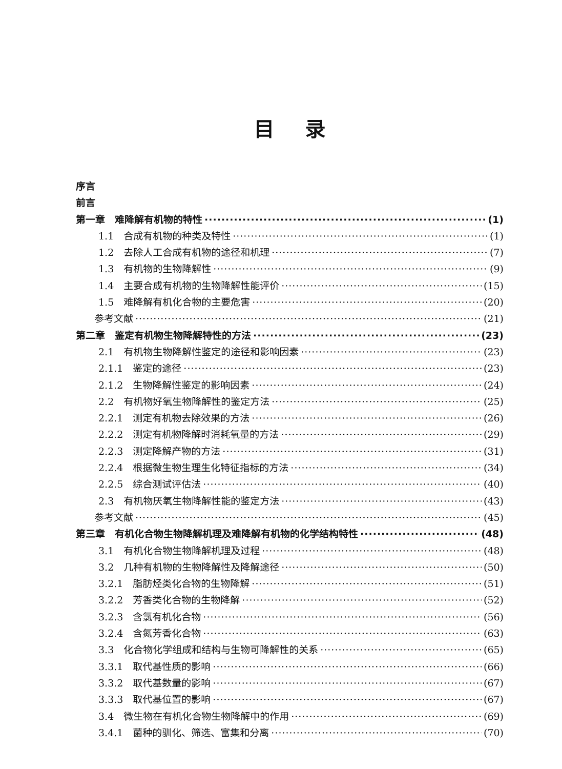目录
序言
前言
第一章　难降解有机物的特性 (1)
1.1　合成有机物的种类及特性 (1)
1.2　去除人工合成有机物的途径和机理 (7)
1.3　有机物的生物降解性 (9)
1.4　主要合成有机物的生物降解性能评价 (15)
1.5　难降解有机化合物的主要危害 (20)
参考文献 (21)
第二章　鉴定有机物生物降解特性的方法 (23)
2.1　有机物生物降解性鉴定的途径和影响因素 (23)
2.1.1　鉴定的途径 (23)
2.1.2　生物降解性鉴定的影响因素 (24)
2.2　有机物好氧生物降解性的鉴定方法 (25)
2.2.1　测定有机物去除效果的方法 (26)
2.2.2　测定有机物降解时消耗氧量的方法 (29)
2.2.3　测定降解产物的方法 (31)
2.2.4　根据微生物生理生化特征指标的方法 (34)
2.2.5　综合测试评估法 (40)
2.3　有机物厌氧生物降解性能的鉴定方法 (43)
参考文献 (45)
第三章　有机化合物生物降解机理及难降解有机物的化学结构特性 (48)
3.1　有机化合物生物降解机理及过程 (48)
3.2　几种有机物的生物降解性及降解途径 (50)
3.2.1　脂肪烃类化合物的生物降解 (51)
3.2.2　芳香类化合物的生物降解 (52)
3.2.3　含氯有机化合物 (56)
3.2.4　含氮芳香化合物 (63)
3.3　化合物化学组成和结构与生物可降解性的关系 (65)
3.3.1　取代基性质的影响 (66)
3.3.2　取代基数量的影响 (67)
3.3.3　取代基位置的影响 (67)
3.4　微生物在有机化合物生物降解中的作用 (69)
3.4.1　菌种的驯化、筛选、富集和分离 (70)